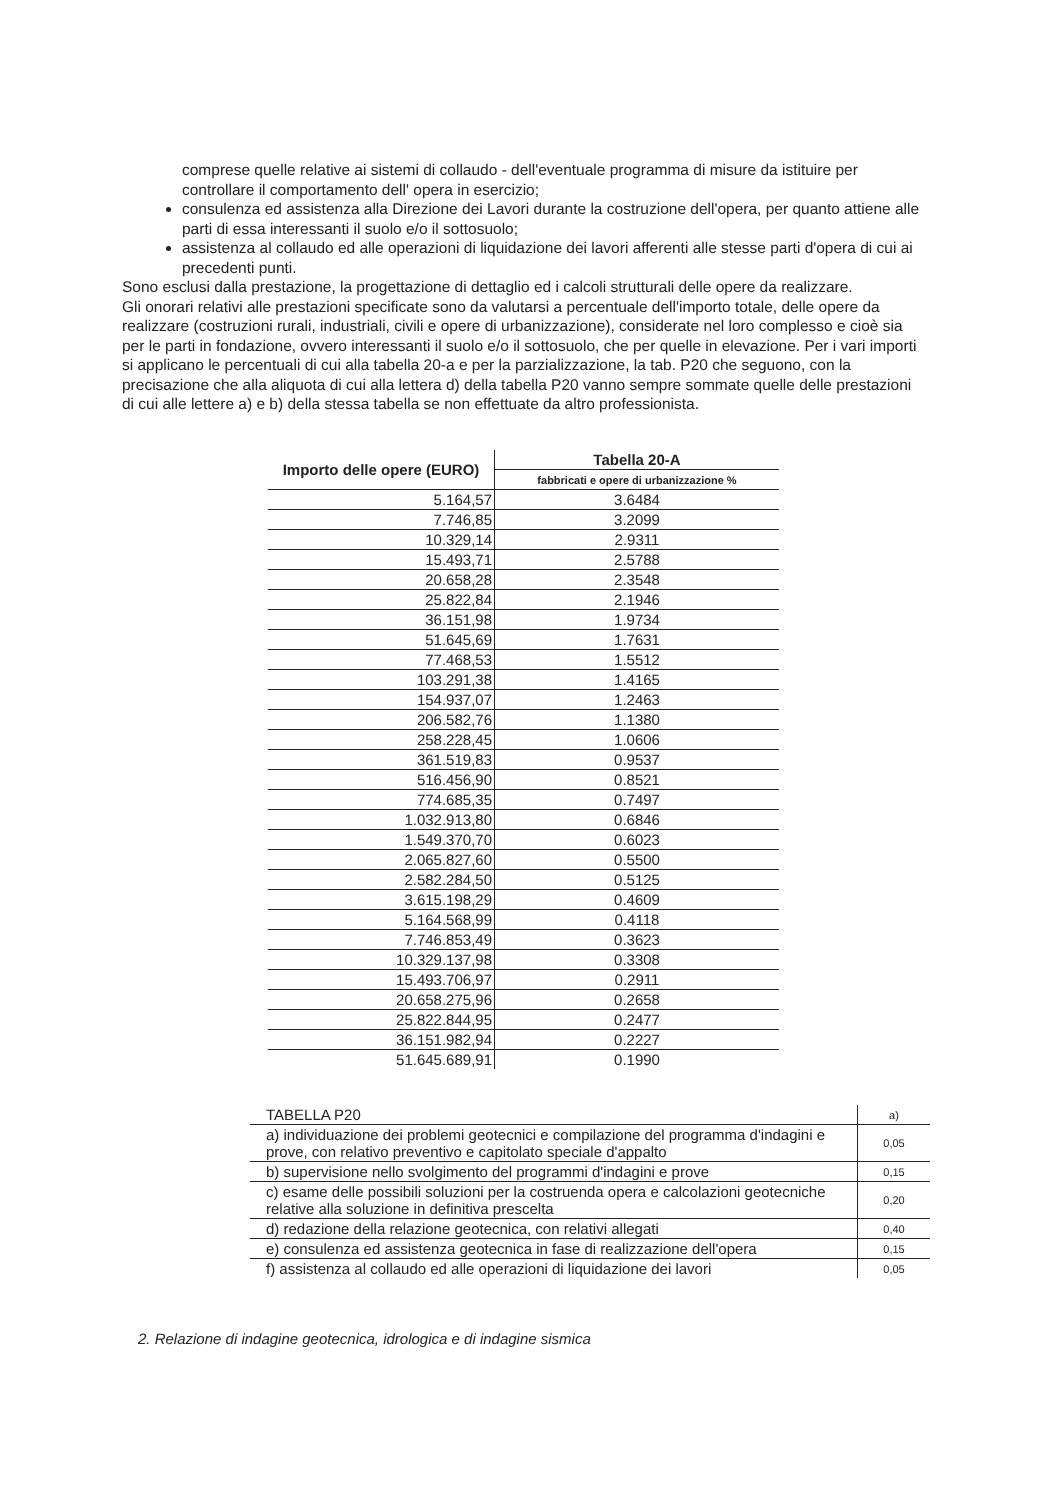comprese quelle relative ai sistemi di collaudo - dell'eventuale programma di misure da istituire per controllare il comportamento dell' opera in esercizio;
consulenza ed assistenza alla Direzione dei Lavori durante la costruzione dell'opera, per quanto attiene alle parti di essa interessanti il suolo e/o il sottosuolo;
assistenza al collaudo ed alle operazioni di liquidazione dei lavori afferenti alle stesse parti d'opera di cui ai precedenti punti.
Sono esclusi dalla prestazione, la progettazione di dettaglio ed i calcoli strutturali delle opere da realizzare.
Gli onorari relativi alle prestazioni specificate sono da valutarsi a percentuale dell'importo totale, delle opere da realizzare (costruzioni rurali, industriali, civili e opere di urbanizzazione), considerate nel loro complesso e cioè sia per le parti in fondazione, ovvero interessanti il suolo e/o il sottosuolo, che per quelle in elevazione. Per i vari importi si applicano le percentuali di cui alla tabella 20-a e per la parzializzazione, la tab. P20 che seguono, con la precisazione che alla aliquota di cui alla lettera d) della tabella P20 vanno sempre sommate quelle delle prestazioni di cui alle lettere a) e b) della stessa tabella se non effettuate da altro professionista.
| Importo delle opere (EURO) | Tabella 20-A |
| --- | --- |
| | fabbricati e opere di urbanizzazione % |
| 5.164,57 | 3.6484 |
| 7.746,85 | 3.2099 |
| 10.329,14 | 2.9311 |
| 15.493,71 | 2.5788 |
| 20.658,28 | 2.3548 |
| 25.822,84 | 2.1946 |
| 36.151,98 | 1.9734 |
| 51.645,69 | 1.7631 |
| 77.468,53 | 1.5512 |
| 103.291,38 | 1.4165 |
| 154.937,07 | 1.2463 |
| 206.582,76 | 1.1380 |
| 258.228,45 | 1.0606 |
| 361.519,83 | 0.9537 |
| 516.456,90 | 0.8521 |
| 774.685,35 | 0.7497 |
| 1.032.913,80 | 0.6846 |
| 1.549.370,70 | 0.6023 |
| 2.065.827,60 | 0.5500 |
| 2.582.284,50 | 0.5125 |
| 3.615.198,29 | 0.4609 |
| 5.164.568,99 | 0.4118 |
| 7.746.853,49 | 0.3623 |
| 10.329.137,98 | 0.3308 |
| 15.493.706,97 | 0.2911 |
| 20.658.275,96 | 0.2658 |
| 25.822.844,95 | 0.2477 |
| 36.151.982,94 | 0.2227 |
| 51.645.689,91 | 0.1990 |
| TABELLA P20 | a) |
| --- | --- |
| a) individuazione dei problemi geotecnici e compilazione del programma d'indagini e prove, con relativo preventivo e capitolato speciale d'appalto | 0,05 |
| b) supervisione nello svolgimento del programmi d'indagini e prove | 0,15 |
| c) esame delle possibili soluzioni per la costruenda opera e calcolazioni geotecniche relative alla soluzione in definitiva prescelta | 0,20 |
| d) redazione della relazione geotecnica, con relativi allegati | 0,40 |
| e) consulenza ed assistenza geotecnica in fase di realizzazione dell'opera | 0,15 |
| f) assistenza al collaudo ed alle operazioni di liquidazione dei lavori | 0,05 |
2. Relazione di indagine geotecnica, idrologica e di indagine sismica